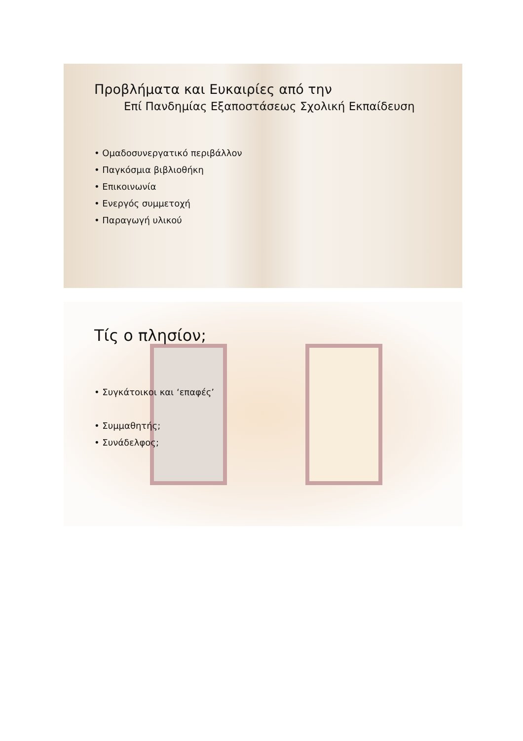Προβλήματα και Ευκαιρίες από την
Επί Πανδημίας Εξαποστάσεως Σχολική Εκπαίδευση
• Ομαδοσυνεργατικό περιβάλλον
• Παγκόσμια βιβλιοθήκη
• Επικοινωνία
• Ενεργός συμμετοχή
• Παραγωγή υλικού
Τίς ο πλησίον;
• Συγκάτοικοι και ‘επαφές’
• Συμμαθητής;
• Συνάδελφος;